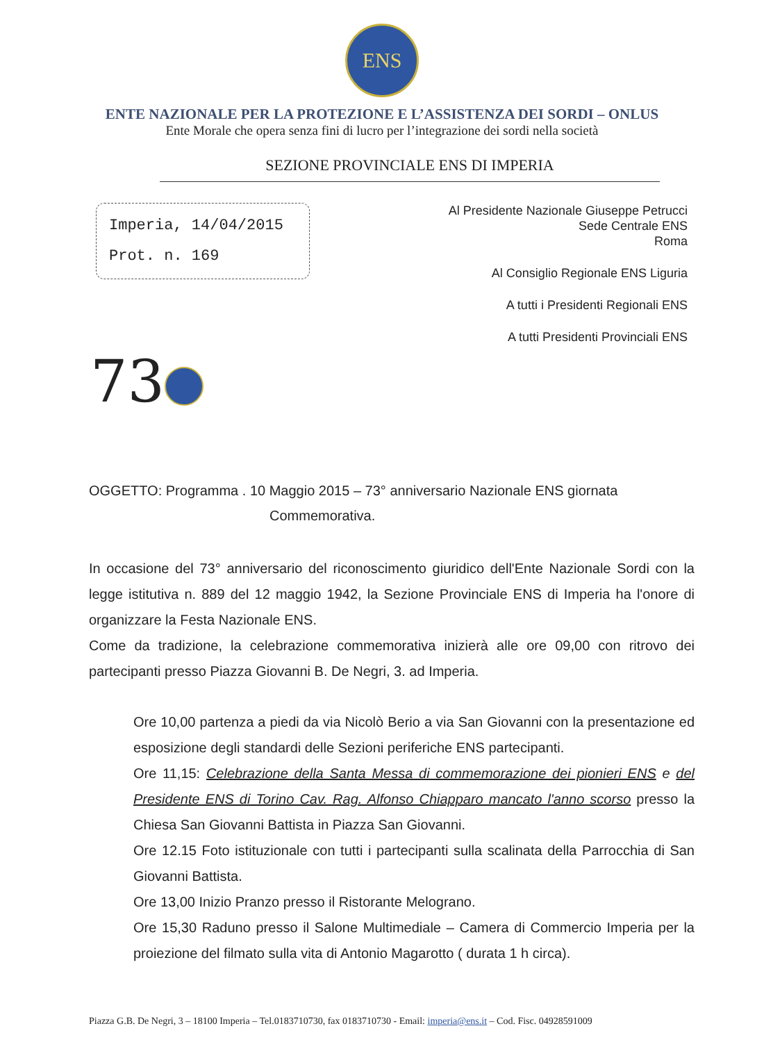ENS
ENTE NAZIONALE PER LA PROTEZIONE E L’ASSISTENZA DEI SORDI – ONLUS
Ente Morale che opera senza fini di lucro per l’integrazione dei sordi nella società
SEZIONE PROVINCIALE ENS DI IMPERIA
Imperia, 14/04/2015
Prot. n. 169
Al Presidente Nazionale Giuseppe Petrucci
Sede Centrale ENS
Roma
Al Consiglio Regionale ENS Liguria
A tutti i Presidenti Regionali ENS
A tutti Presidenti Provinciali ENS
73
OGGETTO: Programma . 10 Maggio 2015 – 73° anniversario Nazionale ENS giornata
Commemorativa.
In occasione del 73° anniversario del riconoscimento giuridico dell'Ente Nazionale Sordi con la legge istitutiva n. 889 del 12 maggio 1942, la Sezione Provinciale ENS di Imperia ha l'onore di organizzare la Festa Nazionale ENS.
Come da tradizione, la celebrazione commemorativa inizierà alle ore 09,00 con ritrovo dei partecipanti presso Piazza Giovanni B. De Negri, 3. ad Imperia.
Ore 10,00 partenza a piedi da via Nicolò Berio a via San Giovanni con la presentazione ed esposizione degli standardi delle Sezioni periferiche ENS partecipanti.
Ore 11,15: Celebrazione della Santa Messa di commemorazione dei pionieri ENS e del Presidente ENS di Torino Cav. Rag. Alfonso Chiapparo mancato l'anno scorso presso la Chiesa San Giovanni Battista in Piazza San Giovanni.
Ore 12.15 Foto istituzionale con tutti i partecipanti sulla scalinata della Parrocchia di San Giovanni Battista.
Ore 13,00 Inizio Pranzo presso il Ristorante Melograno.
Ore 15,30 Raduno presso il Salone Multimediale – Camera di Commercio Imperia per la proiezione del filmato sulla vita di Antonio Magarotto ( durata 1 h circa).
Piazza G.B. De Negri, 3 – 18100 Imperia – Tel.0183710730, fax 0183710730 - Email: imperia@ens.it – Cod. Fisc. 04928591009